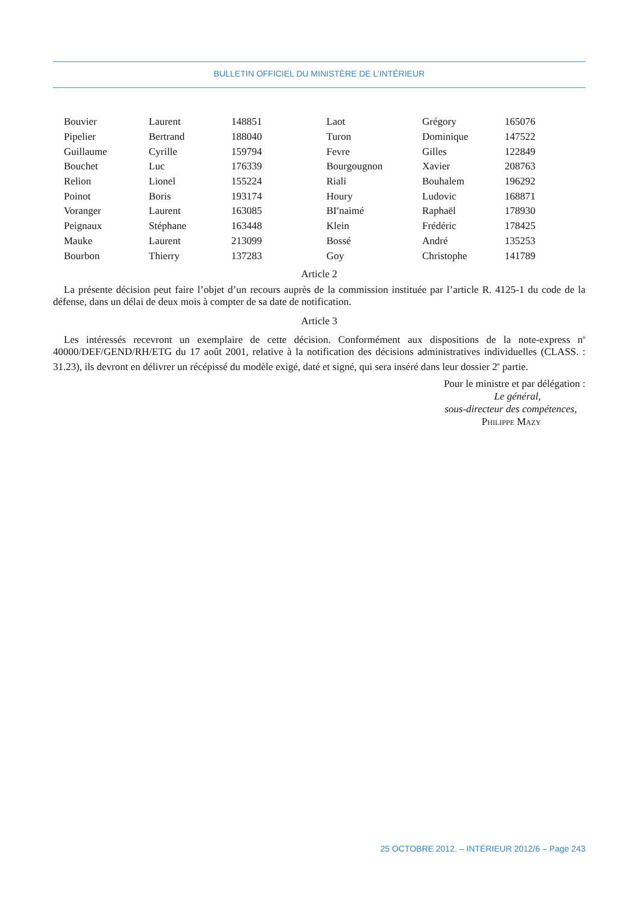BULLETIN OFFICIEL DU MINISTÈRE DE L’INTÉRIEUR
| Bouvier | Laurent | 148851 | Laot | Grégory | 165076 |
| Pipelier | Bertrand | 188040 | Turon | Dominique | 147522 |
| Guillaume | Cyrille | 159794 | Fevre | Gilles | 122849 |
| Bouchet | Luc | 176339 | Bourgougnon | Xavier | 208763 |
| Relion | Lionel | 155224 | Riali | Bouhalem | 196292 |
| Poinot | Boris | 193174 | Houry | Ludovic | 168871 |
| Voranger | Laurent | 163085 | BI<sup>e</sup>naimé | Raphaël | 178930 |
| Peignaux | Stéphane | 163448 | Klein | Frédéric | 178425 |
| Mauke | Laurent | 213099 | Bossé | André | 135253 |
| Bourbon | Thierry | 137283 | Goy | Christophe | 141789 |
Article 2
La présente décision peut faire l’objet d’un recours auprès de la commission instituée par l’article R. 4125-1 du code de la défense, dans un délai de deux mois à compter de sa date de notification.
Article 3
Les intéressés recevront un exemplaire de cette décision. Conformément aux dispositions de la note-express n<sup>o</sup> 40000/DEF/GEND/RH/ETG du 17 août 2001, relative à la notification des décisions administratives individuelles (CLASS. : 31.23), ils devront en délivrer un récépissé du modèle exigé, daté et signé, qui sera inséré dans leur dossier 2<sup>e</sup> partie.
Pour le ministre et par délégation :
Le général,
sous-directeur des compétences,
Philippe Mazy
25 OCTOBRE 2012. – INTÉRIEUR 2012/6 – Page 243